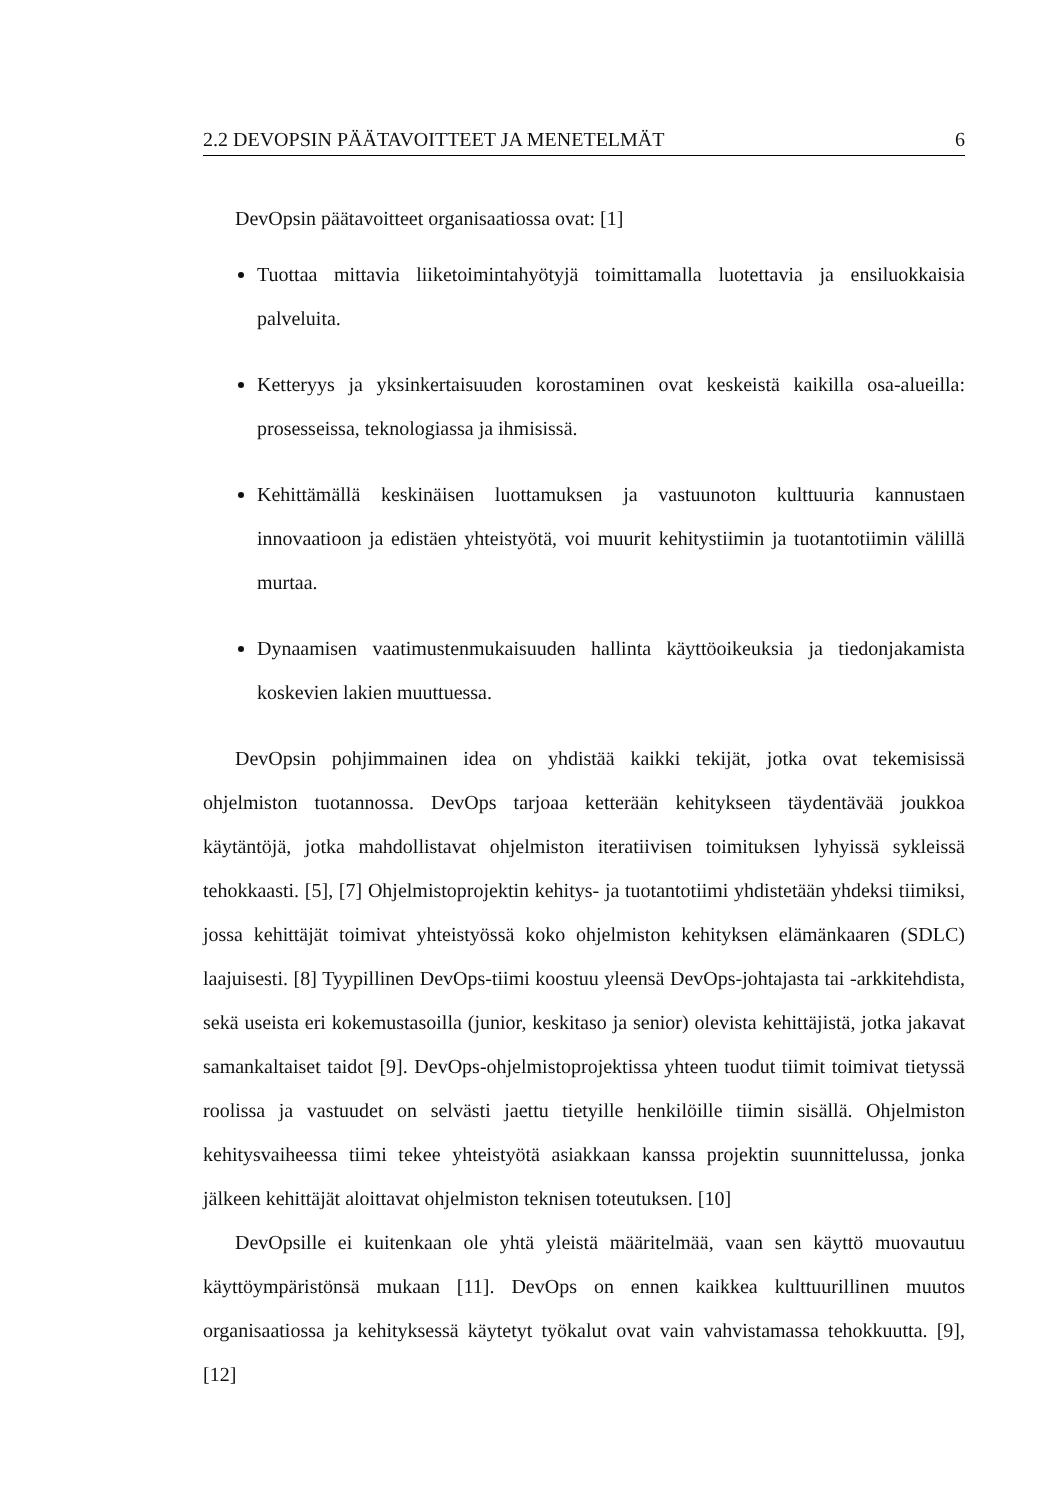2.2 DEVOPSIN PÄÄTAVOITTEET JA MENETELMÄT 6
DevOpsin päätavoitteet organisaatiossa ovat: [1]
Tuottaa mittavia liiketoimintahyötyjä toimittamalla luotettavia ja ensiluokkaisia palveluita.
Ketteryys ja yksinkertaisuuden korostaminen ovat keskeistä kaikilla osa-alueilla: prosesseissa, teknologiassa ja ihmisissä.
Kehittämällä keskinäisen luottamuksen ja vastuunoton kulttuuria kannustaen innovaatioon ja edistäen yhteistyötä, voi muurit kehitystiimin ja tuotantotiimin välillä murtaa.
Dynaamisen vaatimustenmukaisuuden hallinta käyttöoikeuksia ja tiedonjakamista koskevien lakien muuttuessa.
DevOpsin pohjimmainen idea on yhdistää kaikki tekijät, jotka ovat tekemisissä ohjelmiston tuotannossa. DevOps tarjoaa ketterään kehitykseen täydentävää joukkoa käytäntöjä, jotka mahdollistavat ohjelmiston iteratiivisen toimituksen lyhyissä sykleissä tehokkaasti. [5], [7] Ohjelmistoprojektin kehitys- ja tuotantotiimi yhdistetään yhdeksi tiimiksi, jossa kehittäjät toimivat yhteistyössä koko ohjelmiston kehityksen elämänkaaren (SDLC) laajuisesti. [8] Tyypillinen DevOps-tiimi koostuu yleensä DevOps-johtajasta tai -arkkitehdista, sekä useista eri kokemustasoilla (junior, keskitaso ja senior) olevista kehittäjistä, jotka jakavat samankaltaiset taidot [9]. DevOps-ohjelmistoprojektissa yhteen tuodut tiimit toimivat tietyssä roolissa ja vastuudet on selvästi jaettu tietyille henkilöille tiimin sisällä. Ohjelmiston kehitysvaiheessa tiimi tekee yhteistyötä asiakkaan kanssa projektin suunnittelussa, jonka jälkeen kehittäjät aloittavat ohjelmiston teknisen toteutuksen. [10]
DevOpsille ei kuitenkaan ole yhtä yleistä määritelmää, vaan sen käyttö muovautuu käyttöympäristönsä mukaan [11]. DevOps on ennen kaikkea kulttuurillinen muutos organisaatiossa ja kehityksessä käytetyt työkalut ovat vain vahvistamassa tehokkuutta. [9], [12]